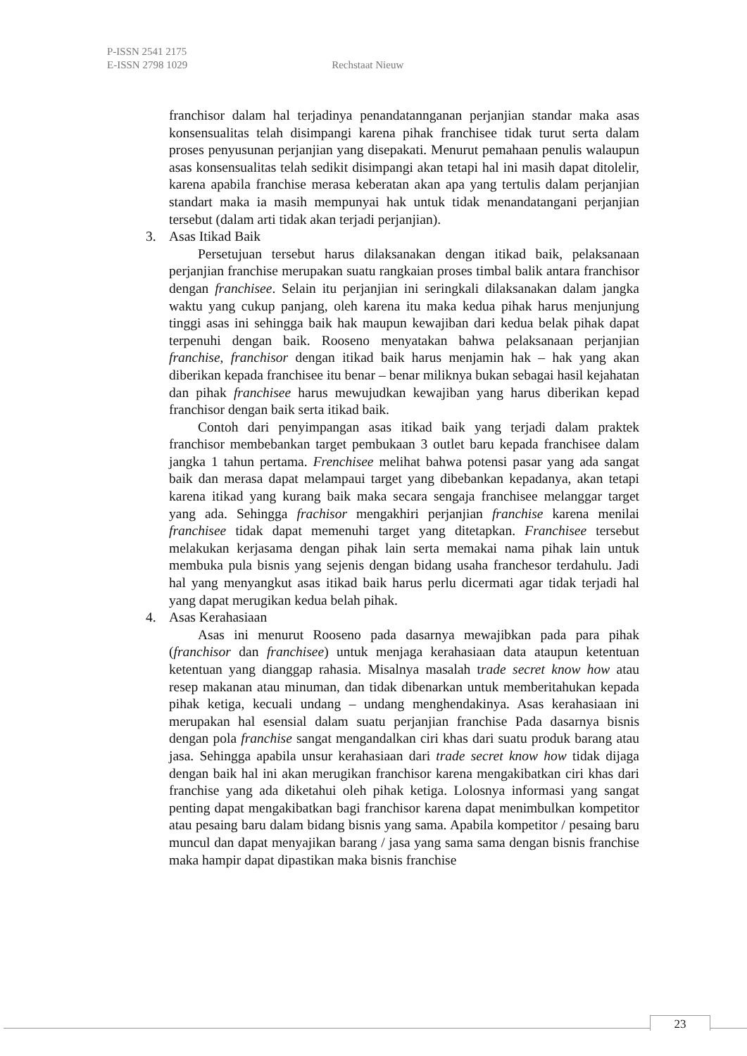P-ISSN 2541 2175
E-ISSN 2798 1029 Rechstaat Nieuw
franchisor dalam hal terjadinya penandatannganan perjanjian standar maka asas konsensualitas telah disimpangi karena pihak franchisee tidak turut serta dalam proses penyusunan perjanjian yang disepakati. Menurut pemahaan penulis walaupun asas konsensualitas telah sedikit disimpangi akan tetapi hal ini masih dapat ditolelir, karena apabila franchise merasa keberatan akan apa yang tertulis dalam perjanjian standart maka ia masih mempunyai hak untuk tidak menandatangani perjanjian tersebut (dalam arti tidak akan terjadi perjanjian).
3. Asas Itikad Baik
Persetujuan tersebut harus dilaksanakan dengan itikad baik, pelaksanaan perjanjian franchise merupakan suatu rangkaian proses timbal balik antara franchisor dengan franchisee. Selain itu perjanjian ini seringkali dilaksanakan dalam jangka waktu yang cukup panjang, oleh karena itu maka kedua pihak harus menjunjung tinggi asas ini sehingga baik hak maupun kewajiban dari kedua belak pihak dapat terpenuhi dengan baik. Rooseno menyatakan bahwa pelaksanaan perjanjian franchise, franchisor dengan itikad baik harus menjamin hak – hak yang akan diberikan kepada franchisee itu benar – benar miliknya bukan sebagai hasil kejahatan dan pihak franchisee harus mewujudkan kewajiban yang harus diberikan kepad franchisor dengan baik serta itikad baik.
Contoh dari penyimpangan asas itikad baik yang terjadi dalam praktek franchisor membebankan target pembukaan 3 outlet baru kepada franchisee dalam jangka 1 tahun pertama. Frenchisee melihat bahwa potensi pasar yang ada sangat baik dan merasa dapat melampaui target yang dibebankan kepadanya, akan tetapi karena itikad yang kurang baik maka secara sengaja franchisee melanggar target yang ada. Sehingga frachisor mengakhiri perjanjian franchise karena menilai franchisee tidak dapat memenuhi target yang ditetapkan. Franchisee tersebut melakukan kerjasama dengan pihak lain serta memakai nama pihak lain untuk membuka pula bisnis yang sejenis dengan bidang usaha franchesor terdahulu. Jadi hal yang menyangkut asas itikad baik harus perlu dicermati agar tidak terjadi hal yang dapat merugikan kedua belah pihak.
4. Asas Kerahasiaan
Asas ini menurut Rooseno pada dasarnya mewajibkan pada para pihak (franchisor dan franchisee) untuk menjaga kerahasiaan data ataupun ketentuan ketentuan yang dianggap rahasia. Misalnya masalah trade secret know how atau resep makanan atau minuman, dan tidak dibenarkan untuk memberitahukan kepada pihak ketiga, kecuali undang – undang menghendakinya. Asas kerahasiaan ini merupakan hal esensial dalam suatu perjanjian franchise Pada dasarnya bisnis dengan pola franchise sangat mengandalkan ciri khas dari suatu produk barang atau jasa. Sehingga apabila unsur kerahasiaan dari trade secret know how tidak dijaga dengan baik hal ini akan merugikan franchisor karena mengakibatkan ciri khas dari franchise yang ada diketahui oleh pihak ketiga. Lolosnya informasi yang sangat penting dapat mengakibatkan bagi franchisor karena dapat menimbulkan kompetitor atau pesaing baru dalam bidang bisnis yang sama. Apabila kompetitor / pesaing baru muncul dan dapat menyajikan barang / jasa yang sama sama dengan bisnis franchise maka hampir dapat dipastikan maka bisnis franchise
23